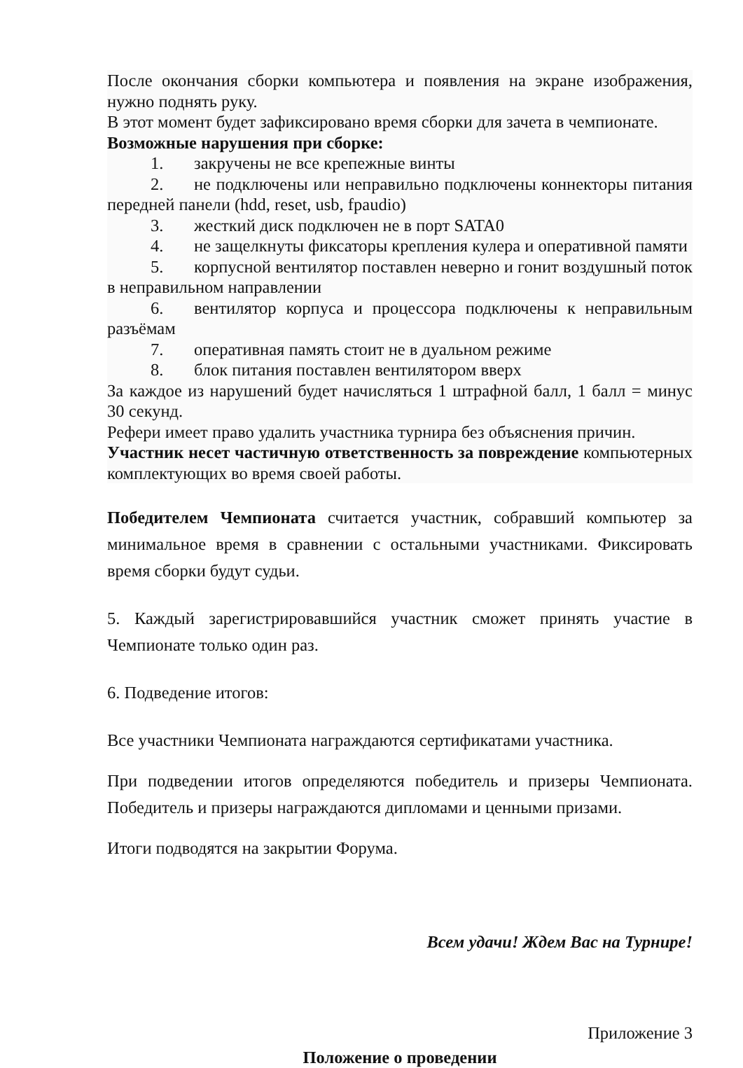После окончания сборки компьютера и появления на экране изображения, нужно поднять руку.
В этот момент будет зафиксировано время сборки для зачета в чемпионате.
Возможные нарушения при сборке:
1. закручены не все крепежные винты
2. не подключены или неправильно подключены коннекторы питания передней панели (hdd, reset, usb, fpaudio)
3. жесткий диск подключен не в порт SATA0
4. не защелкнуты фиксаторы крепления кулера и оперативной памяти
5. корпусной вентилятор поставлен неверно и гонит воздушный поток в неправильном направлении
6. вентилятор корпуса и процессора подключены к неправильным разъёмам
7. оперативная память стоит не в дуальном режиме
8. блок питания поставлен вентилятором вверх
За каждое из нарушений будет начисляться 1 штрафной балл, 1 балл = минус 30 секунд.
Рефери имеет право удалить участника турнира без объяснения причин.
Участник несет частичную ответственность за повреждение компьютерных комплектующих во время своей работы.
Победителем Чемпионата считается участник, собравший компьютер за минимальное время в сравнении с остальными участниками. Фиксировать время сборки будут судьи.
5. Каждый зарегистрировавшийся участник сможет принять участие в Чемпионате только один раз.
6. Подведение итогов:
Все участники Чемпионата награждаются сертификатами участника.
При подведении итогов определяются победитель и призеры Чемпионата. Победитель и призеры награждаются дипломами и ценными призами.
Итоги подводятся на закрытии Форума.
Всем удачи! Ждем Вас на Турнире!
Приложение 3
Положение о проведении